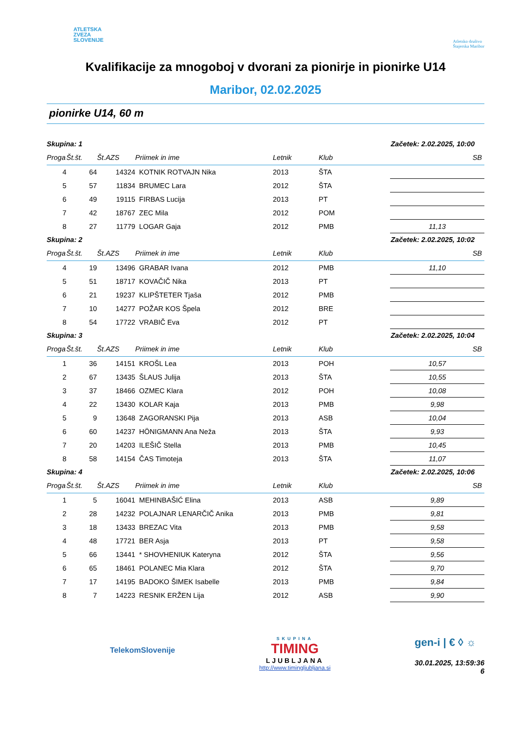ATLETSKA
ZVEZA
SLOVENIJE
Atletsko društvo
Štajerska Maribor
Kvalifikacije za mnogoboj v dvorani za pionirje in pionirke U14
Maribor, 02.02.2025
pionirke U14, 60 m
| Skupina: 1 | | | | | Začetek: 2.02.2025, 10:00 | | |
| --- | --- | --- | --- | --- | --- | --- | --- |
| Proga | Št.št. | Št.AZS | Priimek in ime | Letnik | Klub | | SB |
| 4 | 64 | 14324 | KOTNIK ROTVAJN Nika | 2013 | ŠTA | | |
| 5 | 57 | 11834 | BRUMEC Lara | 2012 | ŠTA | | |
| 6 | 49 | 19115 | FIRBAS Lucija | 2013 | PT | | |
| 7 | 42 | 18767 | ZEC Mila | 2012 | POM | | |
| 8 | 27 | 11779 | LOGAR Gaja | 2012 | PMB | | 11,13 |
| Skupina: 2 | | | | | Začetek: 2.02.2025, 10:02 | | |
| Proga | Št.št. | Št.AZS | Priimek in ime | Letnik | Klub | | SB |
| 4 | 19 | 13496 | GRABAR Ivana | 2012 | PMB | | 11,10 |
| 5 | 51 | 18717 | KOVAČIČ Nika | 2013 | PT | | |
| 6 | 21 | 19237 | KLIPŠTETER Tjaša | 2012 | PMB | | |
| 7 | 10 | 14277 | POŽAR KOS Špela | 2012 | BRE | | |
| 8 | 54 | 17722 | VRABIČ Eva | 2012 | PT | | |
| Skupina: 3 | | | | | Začetek: 2.02.2025, 10:04 | | |
| Proga | Št.št. | Št.AZS | Priimek in ime | Letnik | Klub | | SB |
| 1 | 36 | 14151 | KROŠL Lea | 2013 | POH | | 10,57 |
| 2 | 67 | 13435 | ŠLAUS Julija | 2013 | ŠTA | | 10,55 |
| 3 | 37 | 18466 | OZMEC Klara | 2012 | POH | | 10,08 |
| 4 | 22 | 13430 | KOLAR Kaja | 2013 | PMB | | 9,98 |
| 5 | 9 | 13648 | ZAGORANSKI Pija | 2013 | ASB | | 10,04 |
| 6 | 60 | 14237 | HÖNIGMANN Ana Neža | 2013 | ŠTA | | 9,93 |
| 7 | 20 | 14203 | ILEŠIČ Stella | 2013 | PMB | | 10,45 |
| 8 | 58 | 14154 | ČAS Timoteja | 2013 | ŠTA | | 11,07 |
| Skupina: 4 | | | | | Začetek: 2.02.2025, 10:06 | | |
| Proga | Št.št. | Št.AZS | Priimek in ime | Letnik | Klub | | SB |
| 1 | 5 | 16041 | MEHINBAŠIĆ Elina | 2013 | ASB | | 9,89 |
| 2 | 28 | 14232 | POLAJNAR LENARČIČ Anika | 2013 | PMB | | 9,81 |
| 3 | 18 | 13433 | BREZAC Vita | 2013 | PMB | | 9,58 |
| 4 | 48 | 17721 | BER Asja | 2013 | PT | | 9,58 |
| 5 | 66 | 13441 | * SHOVHENIUK Kateryna | 2012 | ŠTA | | 9,56 |
| 6 | 65 | 18461 | POLANEC Mia Klara | 2012 | ŠTA | | 9,70 |
| 7 | 17 | 14195 | BADOKO ŠIMEK Isabelle | 2013 | PMB | | 9,84 |
| 8 | 7 | 14223 | RESNIK ERŽEN Lija | 2012 | ASB | | 9,90 |
TelekomSlovenije
SKUPINA
TIMING
LJUBLJANA
http://www.timingljubljana.si
gen-i | € ◊ ☼
30.01.2025, 13:59:36
6